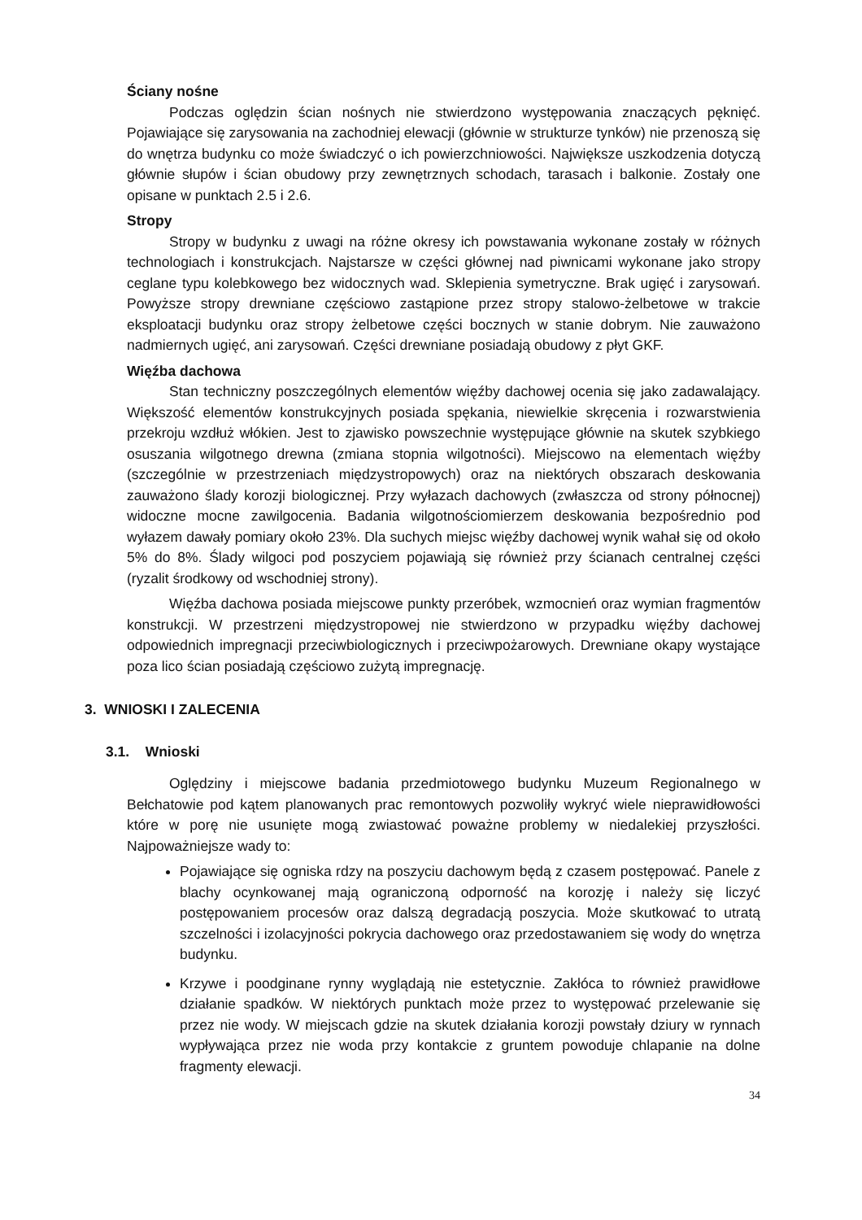Ściany nośne
Podczas oględzin ścian nośnych nie stwierdzono występowania znaczących pęknięć. Pojawiające się zarysowania na zachodniej elewacji (głównie w strukturze tynków) nie przenoszą się do wnętrza budynku co może świadczyć o ich powierzchniowości. Największe uszkodzenia dotyczą głównie słupów i ścian obudowy przy zewnętrznych schodach, tarasach i balkonie. Zostały one opisane w punktach 2.5 i 2.6.
Stropy
Stropy w budynku z uwagi na różne okresy ich powstawania wykonane zostały w różnych technologiach i konstrukcjach. Najstarsze w części głównej nad piwnicami wykonane jako stropy ceglane typu kolebkowego bez widocznych wad. Sklepienia symetryczne. Brak ugięć i zarysowań. Powyższe stropy drewniane częściowo zastąpione przez stropy stalowo-żelbetowe w trakcie eksploatacji budynku oraz stropy żelbetowe części bocznych w stanie dobrym. Nie zauważono nadmiernych ugięć, ani zarysowań. Części drewniane posiadają obudowy z płyt GKF.
Więźba dachowa
Stan techniczny poszczególnych elementów więźby dachowej ocenia się jako zadawalający. Większość elementów konstrukcyjnych posiada spękania, niewielkie skręcenia i rozwarstwienia przekroju wzdłuż włókien. Jest to zjawisko powszechnie występujące głównie na skutek szybkiego osuszania wilgotnego drewna (zmiana stopnia wilgotności). Miejscowo na elementach więźby (szczególnie w przestrzeniach międzystropowych) oraz na niektórych obszarach deskowania zauważono ślady korozji biologicznej. Przy wyłazach dachowych (zwłaszcza od strony północnej) widoczne mocne zawilgocenia. Badania wilgotnościomierzem deskowania bezpośrednio pod wyłazem dawały pomiary około 23%. Dla suchych miejsc więźby dachowej wynik wahał się od około 5% do 8%. Ślady wilgoci pod poszyciem pojawiają się również przy ścianach centralnej części (ryzalit środkowy od wschodniej strony).
Więźba dachowa posiada miejscowe punkty przeróbek, wzmocnień oraz wymian fragmentów konstrukcji. W przestrzeni międzystropowej nie stwierdzono w przypadku więźby dachowej odpowiednich impregnacji przeciwbiologicznych i przeciwpożarowych. Drewniane okapy wystające poza lico ścian posiadają częściowo zużytą impregnację.
3. WNIOSKI I ZALECENIA
3.1. Wnioski
Oględziny i miejscowe badania przedmiotowego budynku Muzeum Regionalnego w Bełchatowie pod kątem planowanych prac remontowych pozwoliły wykryć wiele nieprawidłowości które w porę nie usunięte mogą zwiastować poważne problemy w niedalekiej przyszłości. Najpoważniejsze wady to:
Pojawiające się ogniska rdzy na poszyciu dachowym będą z czasem postępować. Panele z blachy ocynkowanej mają ograniczoną odporność na korozję i należy się liczyć postępowaniem procesów oraz dalszą degradacją poszycia. Może skutkować to utratą szczelności i izolacyjności pokrycia dachowego oraz przedostawaniem się wody do wnętrza budynku.
Krzywe i poodginane rynny wyglądają nie estetycznie. Zakłóca to również prawidłowe działanie spadków. W niektórych punktach może przez to występować przelewanie się przez nie wody. W miejscach gdzie na skutek działania korozji powstały dziury w rynnach wypływająca przez nie woda przy kontakcie z gruntem powoduje chlapanie na dolne fragmenty elewacji.
34